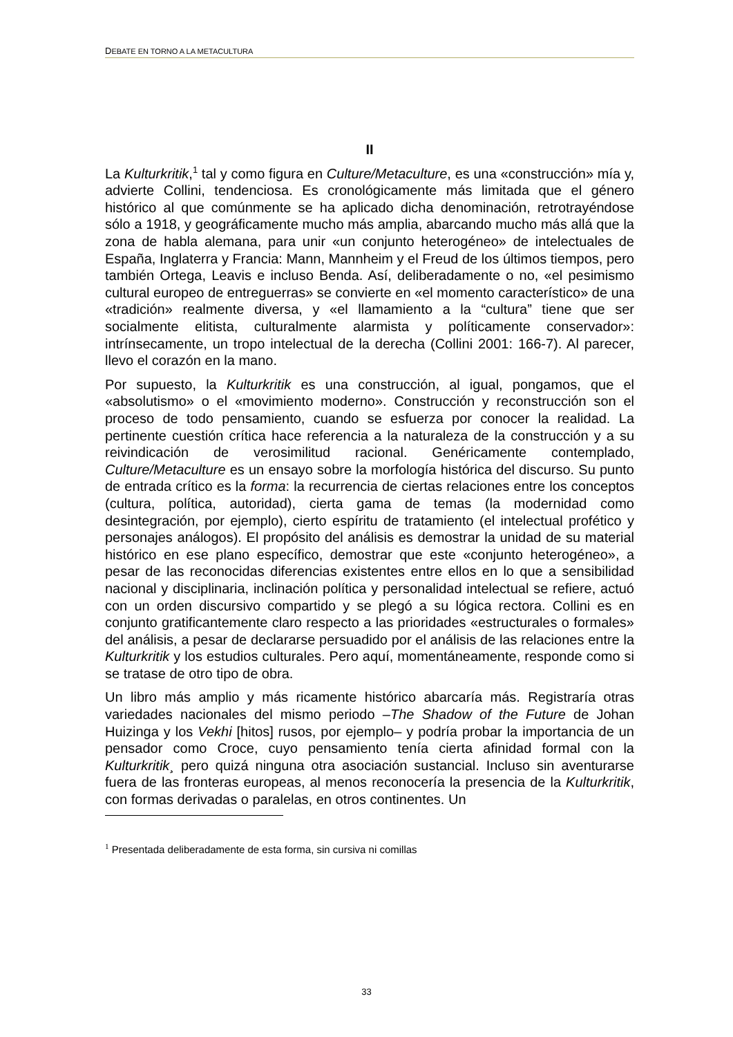DEBATE EN TORNO A LA METACULTURA
II
La Kulturkritik,<sup>1</sup> tal y como figura en Culture/Metaculture, es una «construcción» mía y, advierte Collini, tendenciosa. Es cronológicamente más limitada que el género histórico al que comúnmente se ha aplicado dicha denominación, retrotrayéndose sólo a 1918, y geográficamente mucho más amplia, abarcando mucho más allá que la zona de habla alemana, para unir «un conjunto heterogéneo» de intelectuales de España, Inglaterra y Francia: Mann, Mannheim y el Freud de los últimos tiempos, pero también Ortega, Leavis e incluso Benda. Así, deliberadamente o no, «el pesimismo cultural europeo de entreguerras» se convierte en «el momento característico» de una «tradición» realmente diversa, y «el llamamiento a la “cultura” tiene que ser socialmente elitista, culturalmente alarmista y políticamente conservador»: intrínsecamente, un tropo intelectual de la derecha (Collini 2001: 166-7). Al parecer, llevo el corazón en la mano.
Por supuesto, la Kulturkritik es una construcción, al igual, pongamos, que el «absolutismo» o el «movimiento moderno». Construcción y reconstrucción son el proceso de todo pensamiento, cuando se esfuerza por conocer la realidad. La pertinente cuestión crítica hace referencia a la naturaleza de la construcción y a su reivindicación de verosimilitud racional. Genéricamente contemplado, Culture/Metaculture es un ensayo sobre la morfología histórica del discurso. Su punto de entrada crítico es la forma: la recurrencia de ciertas relaciones entre los conceptos (cultura, política, autoridad), cierta gama de temas (la modernidad como desintegración, por ejemplo), cierto espíritu de tratamiento (el intelectual profético y personajes análogos). El propósito del análisis es demostrar la unidad de su material histórico en ese plano específico, demostrar que este «conjunto heterogéneo», a pesar de las reconocidas diferencias existentes entre ellos en lo que a sensibilidad nacional y disciplinaria, inclinación política y personalidad intelectual se refiere, actuó con un orden discursivo compartido y se plegó a su lógica rectora. Collini es en conjunto gratificantemente claro respecto a las prioridades «estructurales o formales» del análisis, a pesar de declararse persuadido por el análisis de las relaciones entre la Kulturkritik y los estudios culturales. Pero aquí, momentáneamente, responde como si se tratase de otro tipo de obra.
Un libro más amplio y más ricamente histórico abarcaría más. Registraría otras variedades nacionales del mismo periodo –The Shadow of the Future de Johan Huizinga y los Vekhi [hitos] rusos, por ejemplo– y podría probar la importancia de un pensador como Croce, cuyo pensamiento tenía cierta afinidad formal con la Kulturkritik¸ pero quizá ninguna otra asociación sustancial. Incluso sin aventurarse fuera de las fronteras europeas, al menos reconocería la presencia de la Kulturkritik, con formas derivadas o paralelas, en otros continentes. Un
<sup>1</sup> Presentada deliberadamente de esta forma, sin cursiva ni comillas
33